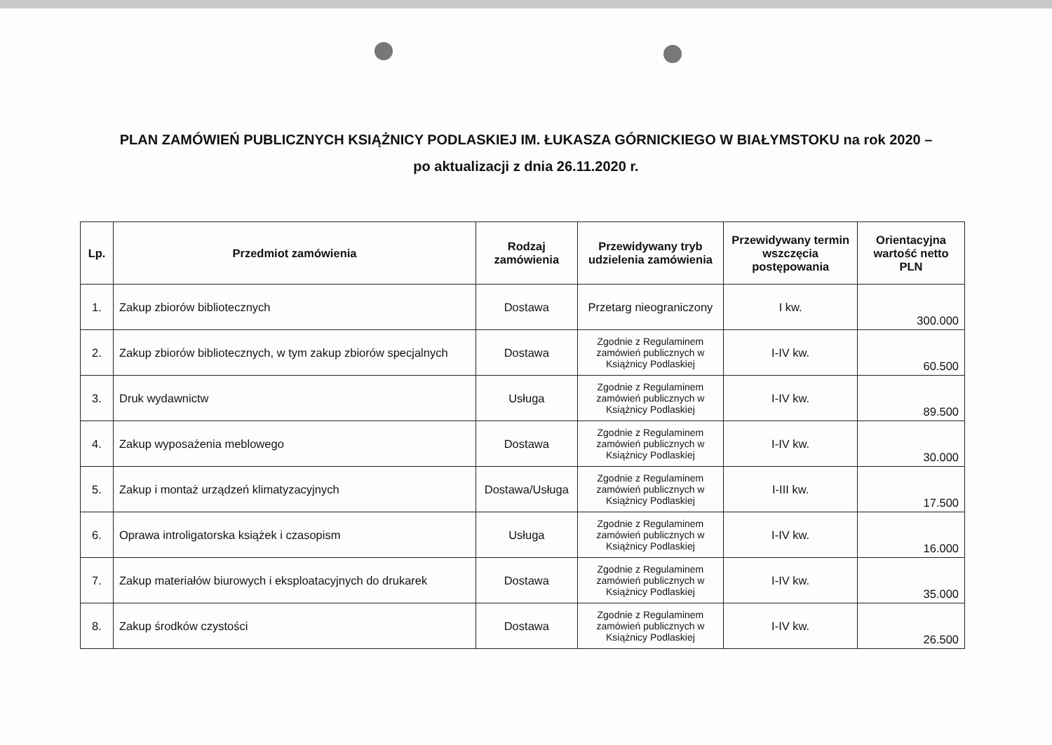PLAN ZAMÓWIEŃ PUBLICZNYCH KSIĄŻNICY PODLASKIEJ IM. ŁUKASZA GÓRNICKIEGO W BIAŁYMSTOKU na rok 2020 –
po aktualizacji z dnia 26.11.2020 r.
| Lp. | Przedmiot zamówienia | Rodzaj zamówienia | Przewidywany tryb udzielenia zamówienia | Przewidywany termin wszczęcia postępowania | Orientacyjna wartość netto PLN |
| --- | --- | --- | --- | --- | --- |
| 1. | Zakup zbiorów bibliotecznych | Dostawa | Przetarg nieograniczony | I kw. | 300.000 |
| 2. | Zakup zbiorów bibliotecznych, w tym zakup zbiorów specjalnych | Dostawa | Zgodnie z Regulaminem zamówień publicznych w Książnicy Podlaskiej | I-IV kw. | 60.500 |
| 3. | Druk wydawnictw | Usługa | Zgodnie z Regulaminem zamówień publicznych w Książnicy Podlaskiej | I-IV kw. | 89.500 |
| 4. | Zakup wyposażenia meblowego | Dostawa | Zgodnie z Regulaminem zamówień publicznych w Książnicy Podlaskiej | I-IV kw. | 30.000 |
| 5. | Zakup i montaż urządzeń klimatyzacyjnych | Dostawa/Usługa | Zgodnie z Regulaminem zamówień publicznych w Książnicy Podlaskiej | I-III kw. | 17.500 |
| 6. | Oprawa introligatorska książek i czasopism | Usługa | Zgodnie z Regulaminem zamówień publicznych w Książnicy Podlaskiej | I-IV kw. | 16.000 |
| 7. | Zakup materiałów biurowych i eksploatacyjnych do drukarek | Dostawa | Zgodnie z Regulaminem zamówień publicznych w Książnicy Podlaskiej | I-IV kw. | 35.000 |
| 8. | Zakup środków czystości | Dostawa | Zgodnie z Regulaminem zamówień publicznych w Książnicy Podlaskiej | I-IV kw. | 26.500 |